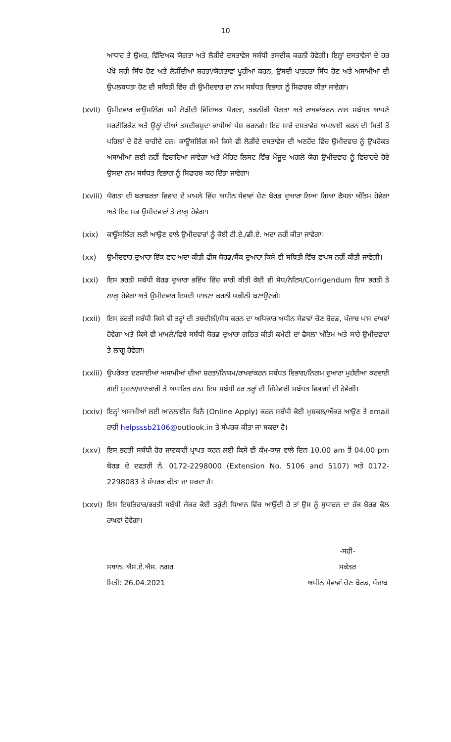10
ਆਧਾਰ ਤੇ ਉਮਰ, ਵਿੱਦਿਅਕ ਯੋਗਤਾ ਅਤੇ ਲੋੜੀਂਦੇ ਦਸਤਾਵੇਜ ਸਬੰਧੀ ਤਸਦੀਕ ਕਰਨੀ ਹੋਵੇਗੀ। ਇਨ੍ਹਾਂ ਦਸਤਾਵੇਜਾਂ ਦੇ ਹਰ ਪੱਖੋ ਸਹੀ ਸਿੱਧ ਹੋਣ ਅਤੇ ਲੋੜੀਂਦੀਆਂ ਸ਼ਰਤਾਂ/ਯੋਗਤਾਵਾਂ ਪੂਰੀਆਂ ਕਰਨ, ਉਸਦੀ ਪਾਤਰਤਾ ਸਿੱਧ ਹੋਣ ਅਤੇ ਅਸਾਮੀਆਂ ਦੀ ਉਪਲਬਧਤਾ ਹੋਣ ਦੀ ਸਥਿਤੀ ਵਿੱਚ ਹੀ ਉਮੀਦਵਾਰ ਦਾ ਨਾਮ ਸਬੰਧਤ ਵਿਭਾਗ ਨੂੰ ਸਿਫਾਰਸ਼ ਕੀਤਾ ਜਾਵੇਗਾ।
(xvii)
ਉਮੀਦਵਾਰ ਕਾਊਂਸਲਿੰਗ ਸਮੇਂ ਲੋੜੀਂਦੀ ਵਿੱਦਿਅਕ ਯੋਗਤਾ, ਤਕਨੀਕੀ ਯੋਗਤਾ ਅਤੇ ਰਾਖਵਾਂਕਰਨ ਨਾਲ ਸਬੰਧਤ ਆਪਣੇ ਸਰਟੀਫਿਕੇਟ ਅਤੇ ਉਨ੍ਹਾਂ ਦੀਆਂ ਤਸਦੀਕਸ਼ੁਦਾ ਕਾਪੀਆਂ ਪੇਸ਼ ਕਰਨਗੇ। ਇਹ ਸਾਰੇ ਦਸਤਾਵੇਜ਼ ਅਪਲਾਈ ਕਰਨ ਦੀ ਮਿਤੀ ਤੋਂ ਪਹਿਲਾਂ ਦੇ ਹੋਣੇ ਚਾਹੀਦੇ ਹਨ। ਕਾਊਂਸਲਿੰਗ ਸਮੇਂ ਕਿਸੇ ਵੀ ਲੋੜੀਂਦੇ ਦਸਤਾਵੇਜ ਦੀ ਅਣਹੋਂਦ ਵਿੱਚ ਉਮੀਦਵਾਰ ਨੂੰ ਉਪਰੋਕਤ ਅਸਾਮੀਆਂ ਲਈ ਨਹੀਂ ਵਿਚਾਰਿਆ ਜਾਵੇਗਾ ਅਤੇ ਮੈਰਿਟ ਲਿਸਟ ਵਿੱਚ ਮੌਜੂਦ ਅਗਲੇ ਯੋਗ ਉਮੀਦਵਾਰ ਨੂੰ ਵਿਚਾਰਦੇ ਹੋਏ ਉਸਦਾ ਨਾਮ ਸਬੰਧਤ ਵਿਭਾਗ ਨੂੰ ਸਿਫਾਰਸ਼ ਕਰ ਦਿੱਤਾ ਜਾਵੇਗਾ।
(xviii)
ਯੋਗਤਾ ਦੀ ਬਰਾਬਰਤਾ ਵਿਵਾਦ ਦੇ ਮਾਮਲੇ ਵਿੱਚ ਅਧੀਨ ਸੇਵਾਵਾਂ ਚੋਣ ਬੋਰਡ ਦੁਆਰਾ ਲਿਆ ਗਿਆ ਫੈਸਲਾ ਅੰਤਿਮ ਹੋਵੇਗਾ ਅਤੇ ਇਹ ਸਭ ਉਮੀਦਵਾਰਾਂ ਤੇ ਲਾਗੂ ਹੋਵੇਗਾ।
(xix) ਕਾਊਂਸਲਿੰਗ ਲਈ ਆਉਣ ਵਾਲੇ ਉਮੀਦਵਾਰਾਂ ਨੂੰ ਕੋਈ ਟੀ.ਏ./ਡੀ.ਏ. ਅਦਾ ਨਹੀਂ ਕੀਤਾ ਜਾਵੇਗਾ।
(xx) ਉਮੀਦਵਾਰ ਦੁਆਰਾ ਇੱਕ ਵਾਰ ਅਦਾ ਕੀਤੀ ਫੀਸ ਬੋਰਡ/ਬੈਂਕ ਦੁਆਰਾ ਕਿਸੇ ਵੀ ਸਥਿਤੀ ਵਿੱਚ ਵਾਪਸ ਨਹੀਂ ਕੀਤੀ ਜਾਵੇਗੀ।
(xxi) ਇਸ ਭਰਤੀ ਸਬੰਧੀ ਬੋਰਡ ਦੁਆਰਾ ਭਵਿੱਖ ਵਿੱਚ ਜਾਰੀ ਕੀਤੀ ਕੋਈ ਵੀ ਸੋਧ/ਨੋਟਿਸ/Corrigendum ਇਸ ਭਰਤੀ ਤੇ ਲਾਗੂ ਹੋਵੇਗਾ ਅਤੇ ਉਮੀਦਵਾਰ ਇਸਦੀ ਪਾਲਣਾ ਕਰਨੀ ਯਕੀਨੀ ਬਣਾਉਣਗੇ।
(xxii)
ਇਸ ਭਰਤੀ ਸਬੰਧੀ ਕਿਸੇ ਵੀ ਤਰ੍ਹਾਂ ਦੀ ਤਬਦੀਲੀ/ਸੋਧ ਕਰਨ ਦਾ ਅਧਿਕਾਰ ਅਧੀਨ ਸੇਵਾਵਾਂ ਚੋਣ ਬੋਰਡ, ਪੰਜਾਬ ਪਾਸ ਰਾਖਵਾਂ ਹੋਵੇਗਾ ਅਤੇ ਕਿਸੇ ਵੀ ਮਾਮਲੇ/ਵਿਸ਼ੇ ਸਬੰਧੀ ਬੋਰਡ ਦੁਆਰਾ ਗਠਿਤ ਕੀਤੀ ਕਮੇਟੀ ਦਾ ਫੈਸਲਾ ਅੰਤਿਮ ਅਤੇ ਸਾਰੇ ਉਮੀਦਵਾਰਾਂ ਤੇ ਲਾਗੂ ਹੋਵੇਗਾ।
(xxiii)
ਉਪਰੋਕਤ ਦਰਸਾਈਆਂ ਅਸਾਮੀਆਂ ਦੀਆਂ ਸ਼ਰਤਾਂ/ਨਿਯਮ/ਰਾਖਵਾਂਕਰਨ ਸਬੰਧਤ ਵਿਭਾਗ/ਨਿਗਮ ਦੁਆਰਾ ਮੁਹੱਈਆ ਕਰਵਾਈ ਗਈ ਸੂਚਨਾ/ਜਾਣਕਾਰੀ ਤੇ ਅਧਾਰਿਤ ਹਨ। ਇਸ ਸਬੰਧੀ ਹਰ ਤਰ੍ਹਾਂ ਦੀ ਜਿੰਮੇਵਾਰੀ ਸਬੰਧਤ ਵਿਭਾਗਾਂ ਦੀ ਹੋਵੇਗੀ।
(xxiv)
ਇਨ੍ਹਾਂ ਅਸਾਮੀਆਂ ਲਈ ਆਨਲਾਈਨ ਬਿਨੈ (Online Apply) ਕਰਨ ਸਬੰਧੀ ਕੋਈ ਮੁਸ਼ਕਲ/ਔਕੜ ਆਉਣ ਤੇ email ਰਾਹੀਂ helpsssb2106@outlook.in ਤੇ ਸੰਪਰਕ ਕੀਤਾ ਜਾ ਸਕਦਾ ਹੈ।
(xxv) ਇਸ ਭਰਤੀ ਸਬੰਧੀ ਹੋਰ ਜਾਣਕਾਰੀ ਪ੍ਰਾਪਤ ਕਰਨ ਲਈ ਕਿਸੇ ਵੀ ਕੰਮ-ਕਾਜ ਵਾਲੇ ਦਿਨ 10.00 am ਤੋਂ 04.00 pm ਬੋਰਡ ਦੇ ਦਫਤਰੀ ਨੰ. 0172-2298000 (Extension No. 5106 and 5107) ਅਤੇ 0172-2298083 ਤੇ ਸੰਪਰਕ ਕੀਤਾ ਜਾ ਸਕਦਾ ਹੈ।
(xxvi)
ਇਸ ਇਸ਼ਤਿਹਾਰ/ਭਰਤੀ ਸਬੰਧੀ ਜੇਕਰ ਕੋਈ ਤਰੁੱਟੀ ਧਿਆਨ ਵਿੱਚ ਆਉਂਦੀ ਹੈ ਤਾਂ ਉਸ ਨੂੰ ਸੁਧਾਰਨ ਦਾ ਹੱਕ ਬੋਰਡ ਕੋਲ ਰਾਖਵਾਂ ਹੋਵੇਗਾ।
ਸਥਾਨ: ਐਸ.ਏ.ਐਸ. ਨਗਰ
ਮਿਤੀ: 26.04.2021
-ਸਹੀ-
ਸਕੱਤਰ
ਅਧੀਨ ਸੇਵਾਵਾਂ ਚੋਣ ਬੋਰਡ, ਪੰਜਾਬ